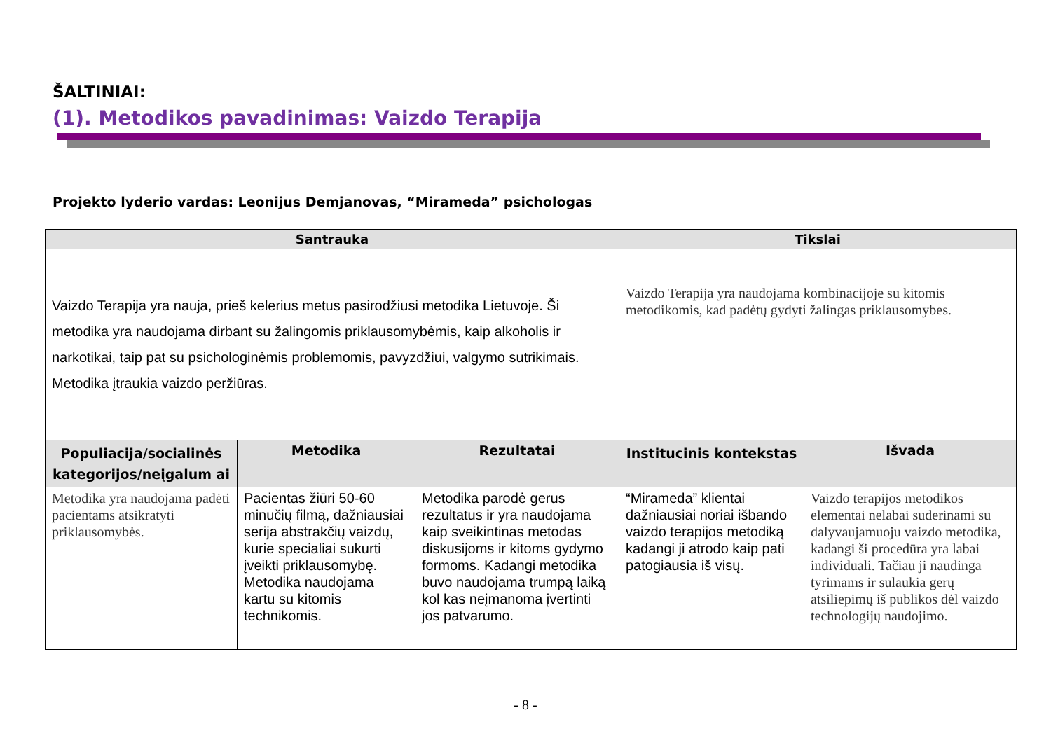ŠALTINIAI:
(1). Metodikos pavadinimas: Vaizdo Terapija
Projekto lyderio vardas: Leonijus Demjanovas, “Mirameda” psichologas
| Santrauka | | | Tikslai | |
| --- | --- | --- | --- | --- |
| Vaizdo Terapija yra nauja, prieš kelerius metus pasirodžiusi metodika Lietuvoje. Ši metodika yra naudojama dirbant su žalingomis priklausomybėmis, kaip alkoholis ir narkotikai, taip pat su psichologinėmis problemomis, pavyzdžiui, valgymo sutrikimais. Metodika įtraukia vaizdo peržiūras. | | | Vaizdo Terapija yra naudojama kombinacijoje su kitomis metodikomis, kad padėtų gydyti žalingas priklausomybes. | |
| Populiacija/socialinės kategorijos/neįgalum ai | Metodika | Rezultatai | Institucinis kontekstas | Išvada |
| Metodika yra naudojama padėti pacientams atsikratyti priklausomybės. | Pacientas žiūri 50-60 minučių filmą, dažniausiai serija abstrakčių vaizdų, kurie specialiai sukurti įveikti priklausomybę. Metodika naudojama kartu su kitomis technikomis. | Metodika parodė gerus rezultatus ir yra naudojama kaip sveikintinas metodas diskusijoms ir kitoms gydymo formoms. Kadangi metodika buvo naudojama trumpą laiką kol kas neįmanoma įvertinti jos patvarumo. | “Mirameda” klientai dažniausiai noriai išbando vaizdo terapijos metodiką kadangi ji atrodo kaip pati patogiausia iš visų. | Vaizdo terapijos metodikos elementai nelabai suderinami su dalyvaujamuoju vaizdo metodika, kadangi ši procedūra yra labai individuali. Tačiau ji naudinga tyrimams ir sulaukia gerų atsiliepimų iš publikos dėl vaizdo technologijų naudojimo. |
- 8 -